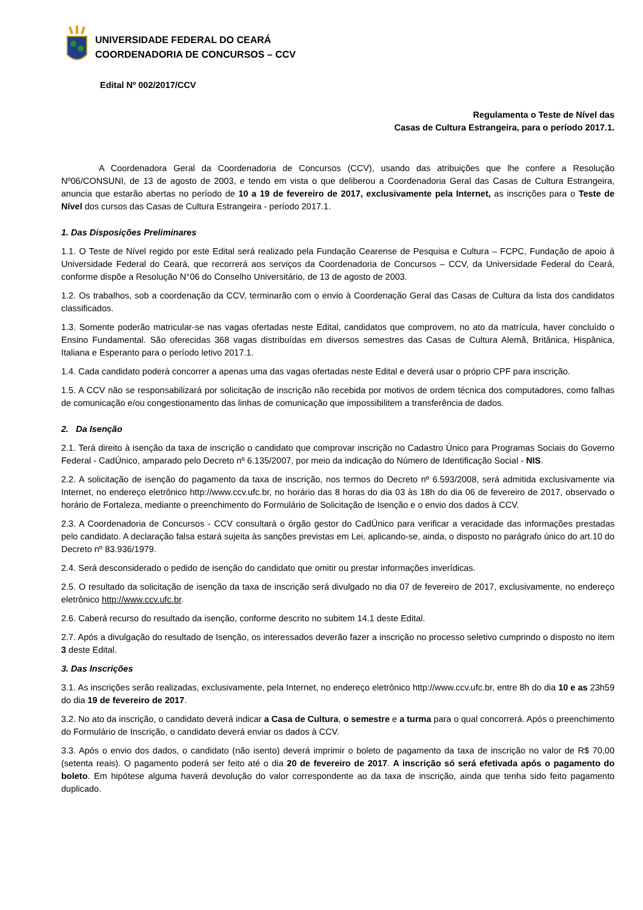UNIVERSIDADE FEDERAL DO CEARÁ
COORDENADORIA DE CONCURSOS – CCV
Edital Nº 002/2017/CCV
Regulamenta o Teste de Nível das
Casas de Cultura Estrangeira, para o período 2017.1.
A Coordenadora Geral da Coordenadoria de Concursos (CCV), usando das atribuições que lhe confere a Resolução Nº06/CONSUNI, de 13 de agosto de 2003, e tendo em vista o que deliberou a Coordenadoria Geral das Casas de Cultura Estrangeira, anuncia que estarão abertas no período de 10 a 19 de fevereiro de 2017, exclusivamente pela Internet, as inscrições para o Teste de Nível dos cursos das Casas de Cultura Estrangeira - período 2017.1.
1. Das Disposições Preliminares
1.1. O Teste de Nível regido por este Edital será realizado pela Fundação Cearense de Pesquisa e Cultura – FCPC, Fundação de apoio à Universidade Federal do Ceará, que recorrerá aos serviços da Coordenadoria de Concursos – CCV, da Universidade Federal do Ceará, conforme dispõe a Resolução N°06 do Conselho Universitário, de 13 de agosto de 2003.
1.2. Os trabalhos, sob a coordenação da CCV, terminarão com o envio à Coordenação Geral das Casas de Cultura da lista dos candidatos classificados.
1.3. Somente poderão matricular-se nas vagas ofertadas neste Edital, candidatos que comprovem, no ato da matrícula, haver concluído o Ensino Fundamental. São oferecidas 368 vagas distribuídas em diversos semestres das Casas de Cultura Alemã, Britânica, Hispânica, Italiana e Esperanto para o período letivo 2017.1.
1.4. Cada candidato poderá concorrer a apenas uma das vagas ofertadas neste Edital e deverá usar o próprio CPF para inscrição.
1.5. A CCV não se responsabilizará por solicitação de inscrição não recebida por motivos de ordem técnica dos computadores, como falhas de comunicação e/ou congestionamento das linhas de comunicação que impossibilitem a transferência de dados.
2. Da Isenção
2.1. Terá direito à isenção da taxa de inscrição o candidato que comprovar inscrição no Cadastro Único para Programas Sociais do Governo Federal - CadÚnico, amparado pelo Decreto nº 6.135/2007, por meio da indicação do Número de Identificação Social - NIS.
2.2. A solicitação de isenção do pagamento da taxa de inscrição, nos termos do Decreto nº 6.593/2008, será admitida exclusivamente via Internet, no endereço eletrônico http://www.ccv.ufc.br, no horário das 8 horas do dia 03 às 18h do dia 06 de fevereiro de 2017, observado o horário de Fortaleza, mediante o preenchimento do Formulário de Solicitação de Isenção e o envio dos dados à CCV.
2.3. A Coordenadoria de Concursos - CCV consultará o órgão gestor do CadÚnico para verificar a veracidade das informações prestadas pelo candidato. A declaração falsa estará sujeita às sanções previstas em Lei, aplicando-se, ainda, o disposto no parágrafo único do art.10 do Decreto nº 83.936/1979.
2.4. Será desconsiderado o pedido de isenção do candidato que omitir ou prestar informações inverídicas.
2.5. O resultado da solicitação de isenção da taxa de inscrição será divulgado no dia 07 de fevereiro de 2017, exclusivamente, no endereço eletrônico http://www.ccv.ufc.br.
2.6. Caberá recurso do resultado da isenção, conforme descrito no subitem 14.1 deste Edital.
2.7. Após a divulgação do resultado de Isenção, os interessados deverão fazer a inscrição no processo seletivo cumprindo o disposto no item 3 deste Edital.
3. Das Inscrições
3.1. As inscrições serão realizadas, exclusivamente, pela Internet, no endereço eletrônico http://www.ccv.ufc.br, entre 8h do dia 10 e as 23h59 do dia 19 de fevereiro de 2017.
3.2. No ato da inscrição, o candidato deverá indicar a Casa de Cultura, o semestre e a turma para o qual concorrerá. Após o preenchimento do Formulário de Inscrição, o candidato deverá enviar os dados à CCV.
3.3. Após o envio dos dados, o candidato (não isento) deverá imprimir o boleto de pagamento da taxa de inscrição no valor de R$ 70,00 (setenta reais). O pagamento poderá ser feito até o dia 20 de fevereiro de 2017. A inscrição só será efetivada após o pagamento do boleto. Em hipótese alguma haverá devolução do valor correspondente ao da taxa de inscrição, ainda que tenha sido feito pagamento duplicado.